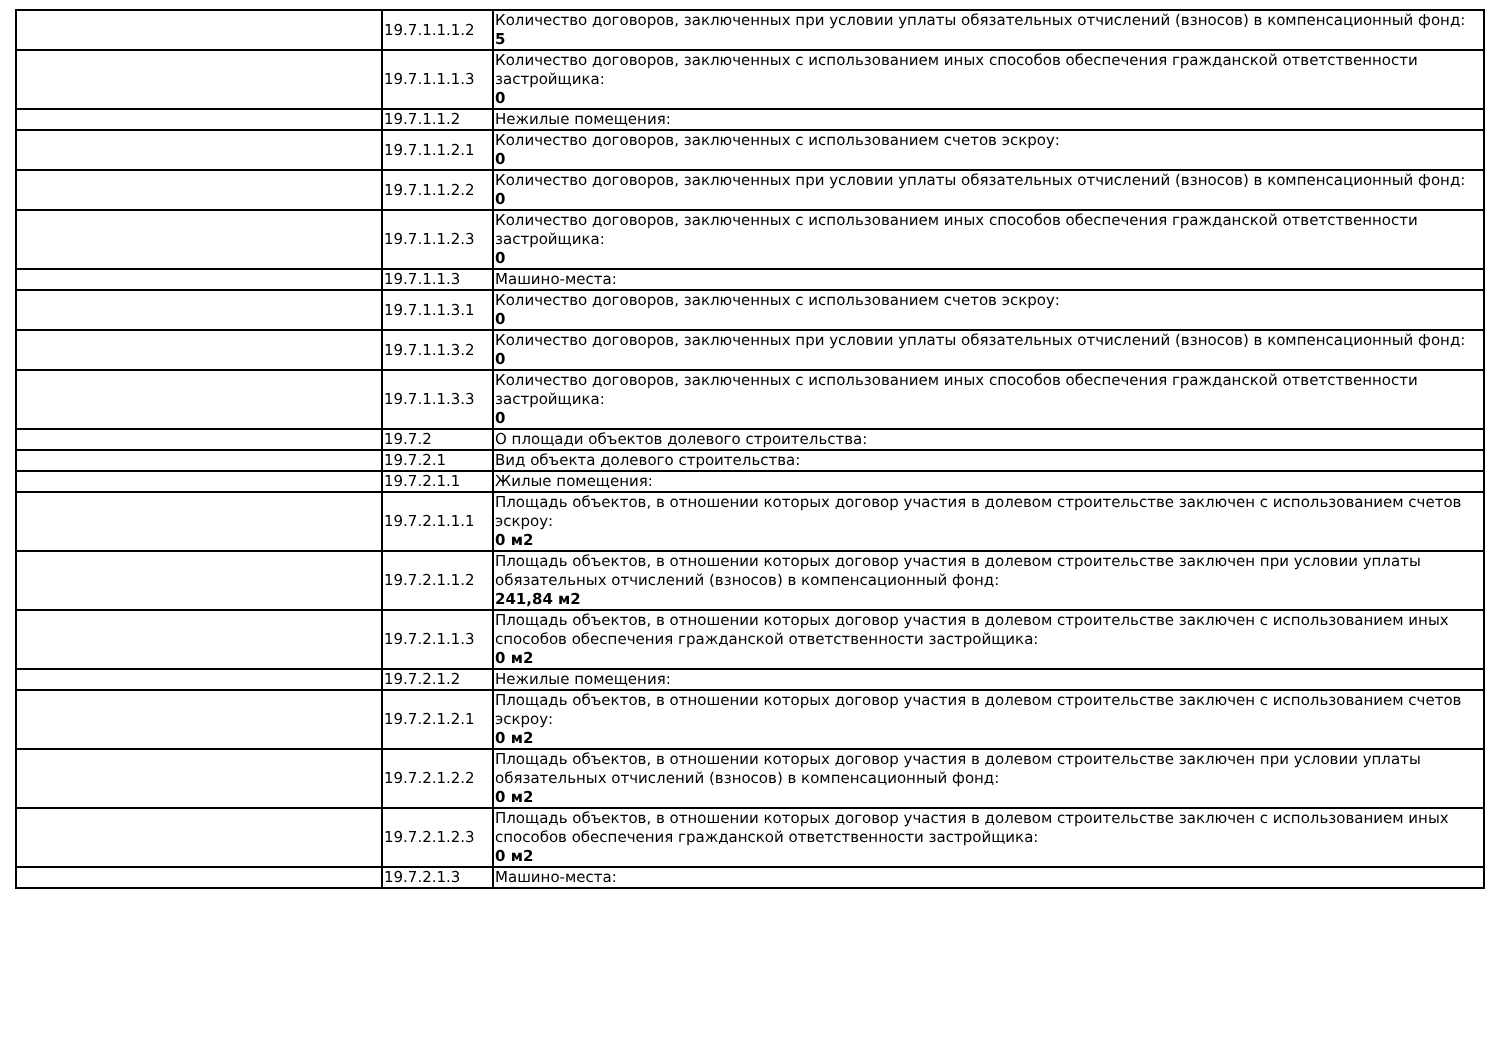| | 19.7.1.1.1.2 | Количество договоров, заключенных при условии уплаты обязательных отчислений (взносов) в компенсационный фонд: 5 |
| | 19.7.1.1.1.3 | Количество договоров, заключенных с использованием иных способов обеспечения гражданской ответственности застройщика: 0 |
| | 19.7.1.1.2 | Нежилые помещения: |
| | 19.7.1.1.2.1 | Количество договоров, заключенных с использованием счетов эскроу: 0 |
| | 19.7.1.1.2.2 | Количество договоров, заключенных при условии уплаты обязательных отчислений (взносов) в компенсационный фонд: 0 |
| | 19.7.1.1.2.3 | Количество договоров, заключенных с использованием иных способов обеспечения гражданской ответственности застройщика: 0 |
| | 19.7.1.1.3 | Машино-места: |
| | 19.7.1.1.3.1 | Количество договоров, заключенных с использованием счетов эскроу: 0 |
| | 19.7.1.1.3.2 | Количество договоров, заключенных при условии уплаты обязательных отчислений (взносов) в компенсационный фонд: 0 |
| | 19.7.1.1.3.3 | Количество договоров, заключенных с использованием иных способов обеспечения гражданской ответственности застройщика: 0 |
| | 19.7.2 | О площади объектов долевого строительства: |
| | 19.7.2.1 | Вид объекта долевого строительства: |
| | 19.7.2.1.1 | Жилые помещения: |
| | 19.7.2.1.1.1 | Площадь объектов, в отношении которых договор участия в долевом строительстве заключен с использованием счетов эскроу: 0 м2 |
| | 19.7.2.1.1.2 | Площадь объектов, в отношении которых договор участия в долевом строительстве заключен при условии уплаты обязательных отчислений (взносов) в компенсационный фонд: 241,84 м2 |
| | 19.7.2.1.1.3 | Площадь объектов, в отношении которых договор участия в долевом строительстве заключен с использованием иных способов обеспечения гражданской ответственности застройщика: 0 м2 |
| | 19.7.2.1.2 | Нежилые помещения: |
| | 19.7.2.1.2.1 | Площадь объектов, в отношении которых договор участия в долевом строительстве заключен с использованием счетов эскроу: 0 м2 |
| | 19.7.2.1.2.2 | Площадь объектов, в отношении которых договор участия в долевом строительстве заключен при условии уплаты обязательных отчислений (взносов) в компенсационный фонд: 0 м2 |
| | 19.7.2.1.2.3 | Площадь объектов, в отношении которых договор участия в долевом строительстве заключен с использованием иных способов обеспечения гражданской ответственности застройщика: 0 м2 |
| | 19.7.2.1.3 | Машино-места: |